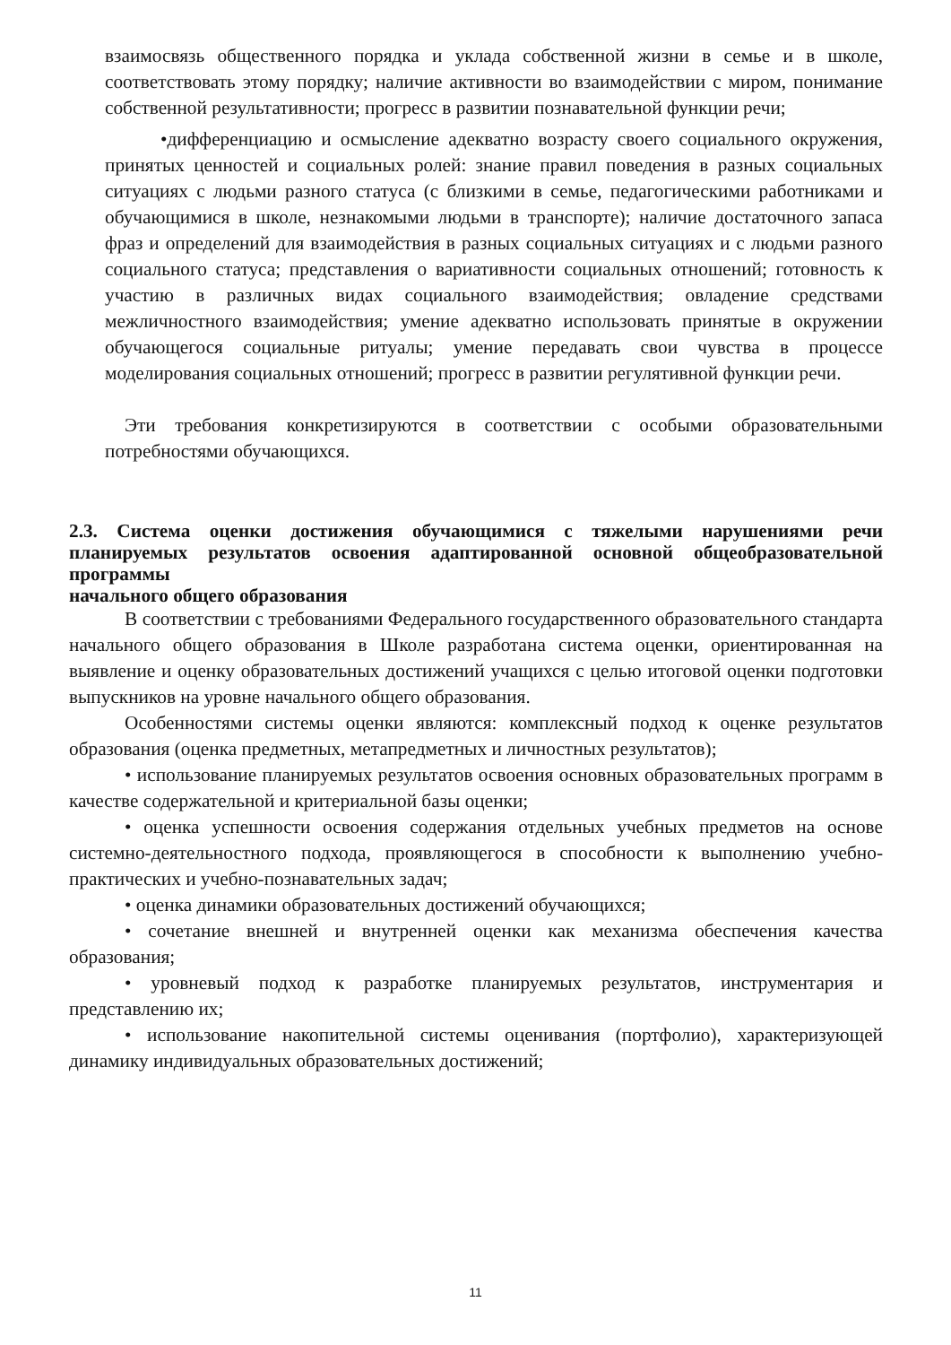взаимосвязь общественного порядка и уклада собственной жизни в семье и в школе, соответствовать этому порядку; наличие активности во взаимодействии с миром, понимание собственной результативности; прогресс в развитии познавательной функции речи;
•дифференциацию и осмысление адекватно возрасту своего социального окружения, принятых ценностей и социальных ролей: знание правил поведения в разных социальных ситуациях с людьми разного статуса (с близкими в семье, педагогическими работниками и обучающимися в школе, незнакомыми людьми в транспорте); наличие достаточного запаса фраз и определений для взаимодействия в разных социальных ситуациях и с людьми разного социального статуса; представления о вариативности социальных отношений; готовность к участию в различных видах социального взаимодействия; овладение средствами межличностного взаимодействия; умение адекватно использовать принятые в окружении обучающегося социальные ритуалы; умение передавать свои чувства в процессе моделирования социальных отношений; прогресс в развитии регулятивной функции речи.
Эти требования конкретизируются в соответствии с особыми образовательными потребностями обучающихся.
2.3. Система оценки достижения обучающимися с тяжелыми нарушениями речи планируемых результатов освоения адаптированной основной общеобразовательной программы
начального общего образования
В соответствии с требованиями Федерального государственного образовательного стандарта начального общего образования в Школе разработана система оценки, ориентированная на выявление и оценку образовательных достижений учащихся с целью итоговой оценки подготовки выпускников на уровне начального общего образования.
Особенностями системы оценки являются: комплексный подход к оценке результатов образования (оценка предметных, метапредметных и личностных результатов);
• использование планируемых результатов освоения основных образовательных программ в качестве содержательной и критериальной базы оценки;
• оценка успешности освоения содержания отдельных учебных предметов на основе системно-деятельностного подхода, проявляющегося в способности к выполнению учебно-практических и учебно-познавательных задач;
• оценка динамики образовательных достижений обучающихся;
• сочетание внешней и внутренней оценки как механизма обеспечения качества образования;
• уровневый подход к разработке планируемых результатов, инструментария и представлению их;
• использование накопительной системы оценивания (портфолио), характеризующей динамику индивидуальных образовательных достижений;
11